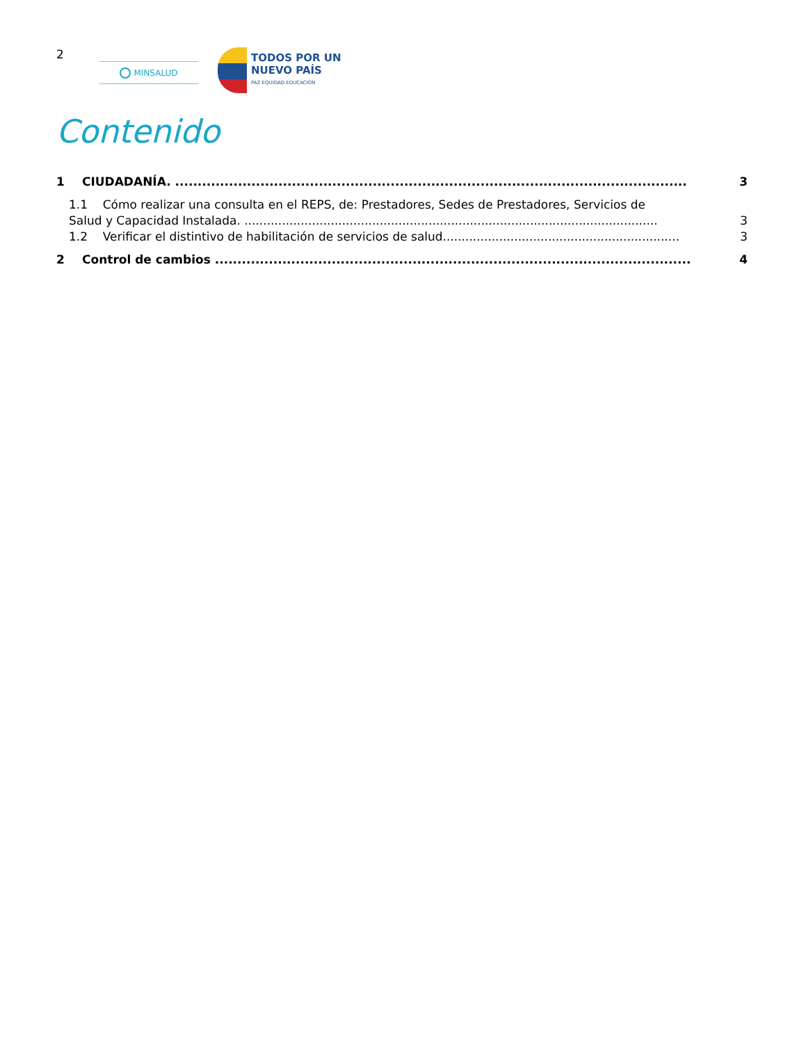2
MINSALUD
TODOS POR UN
NUEVO PAÍS
PAZ EQUIDAD EDUCACIÓN
Contenido
1 CIUDADANÍA. .................................................................................................................. 3
1.1 Cómo realizar una consulta en el REPS, de: Prestadores, Sedes de Prestadores, Servicios de
Salud y Capacidad Instalada. .............................................................................................................. 3
1.2 Verificar el distintivo de habilitación de servicios de salud............................................................... 3
2 Control de cambios .......................................................................................................... 4